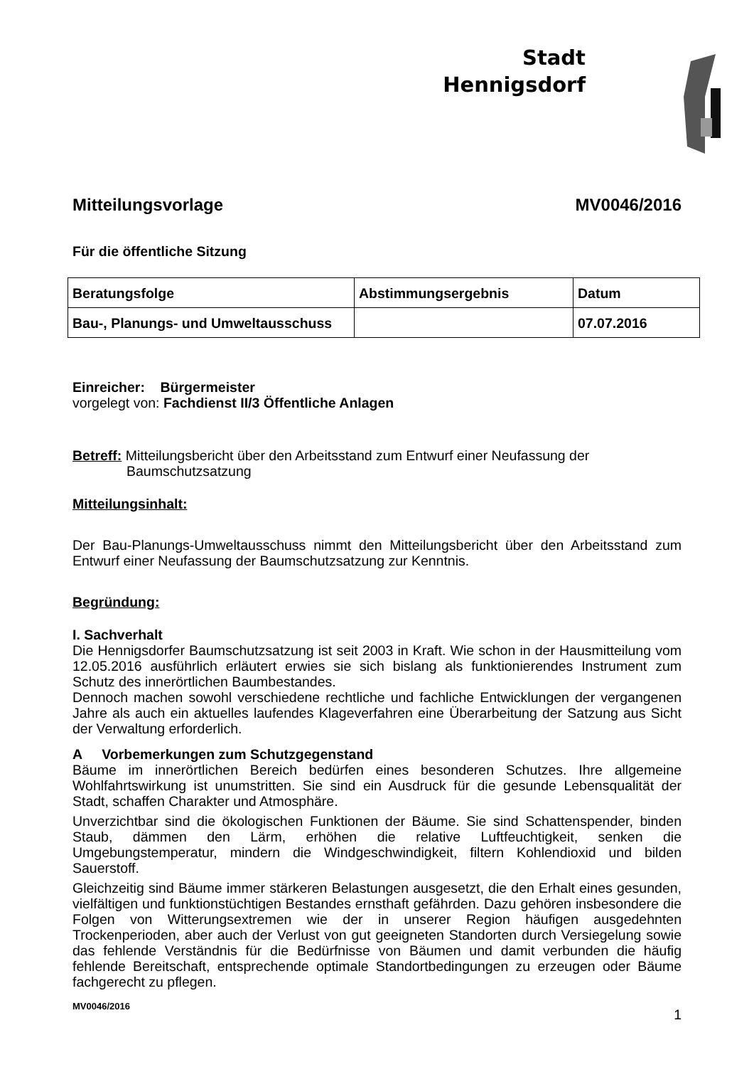Stadt
Hennigsdorf
Mitteilungsvorlage MV0046/2016
Für die öffentliche Sitzung
| Beratungsfolge | Abstimmungsergebnis | Datum |
| --- | --- | --- |
| Bau-, Planungs- und Umweltausschuss | | 07.07.2016 |
Einreicher: Bürgermeister
vorgelegt von: Fachdienst II/3 Öffentliche Anlagen
Betreff: Mitteilungsbericht über den Arbeitsstand zum Entwurf einer Neufassung der
Baumschutzsatzung
Mitteilungsinhalt:
Der Bau-Planungs-Umweltausschuss nimmt den Mitteilungsbericht über den Arbeitsstand zum Entwurf einer Neufassung der Baumschutzsatzung zur Kenntnis.
Begründung:
I. Sachverhalt
Die Hennigsdorfer Baumschutzsatzung ist seit 2003 in Kraft. Wie schon in der Hausmitteilung vom 12.05.2016 ausführlich erläutert erwies sie sich bislang als funktionierendes Instrument zum Schutz des innerörtlichen Baumbestandes.
Dennoch machen sowohl verschiedene rechtliche und fachliche Entwicklungen der vergangenen Jahre als auch ein aktuelles laufendes Klageverfahren eine Überarbeitung der Satzung aus Sicht der Verwaltung erforderlich.
A Vorbemerkungen zum Schutzgegenstand
Bäume im innerörtlichen Bereich bedürfen eines besonderen Schutzes. Ihre allgemeine Wohlfahrtswirkung ist unumstritten. Sie sind ein Ausdruck für die gesunde Lebensqualität der Stadt, schaffen Charakter und Atmosphäre.
Unverzichtbar sind die ökologischen Funktionen der Bäume. Sie sind Schattenspender, binden Staub, dämmen den Lärm, erhöhen die relative Luftfeuchtigkeit, senken die Umgebungstemperatur, mindern die Windgeschwindigkeit, filtern Kohlendioxid und bilden Sauerstoff.
Gleichzeitig sind Bäume immer stärkeren Belastungen ausgesetzt, die den Erhalt eines gesunden, vielfältigen und funktionstüchtigen Bestandes ernsthaft gefährden. Dazu gehören insbesondere die Folgen von Witterungsextremen wie der in unserer Region häufigen ausgedehnten Trockenperioden, aber auch der Verlust von gut geeigneten Standorten durch Versiegelung sowie das fehlende Verständnis für die Bedürfnisse von Bäumen und damit verbunden die häufig fehlende Bereitschaft, entsprechende optimale Standortbedingungen zu erzeugen oder Bäume fachgerecht zu pflegen.
MV0046/2016 1